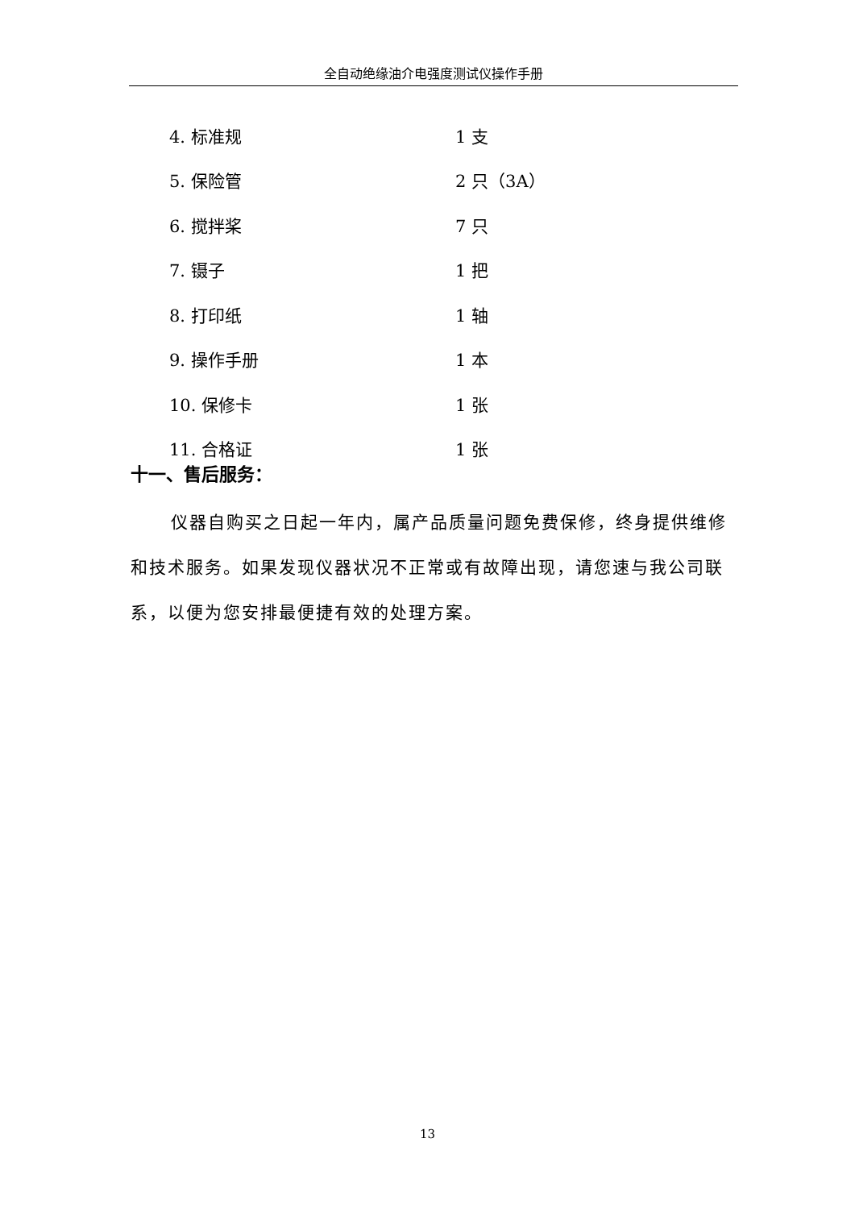全自动绝缘油介电强度测试仪操作手册
4. 标准规 1 支
5. 保险管 2 只（3A）
6. 搅拌桨 7 只
7. 镊子 1 把
8. 打印纸 1 轴
9. 操作手册 1 本
10. 保修卡 1 张
11. 合格证 1 张
十一、售后服务：
仪器自购买之日起一年内，属产品质量问题免费保修，终身提供维修和技术服务。如果发现仪器状况不正常或有故障出现，请您速与我公司联系，以便为您安排最便捷有效的处理方案。
13